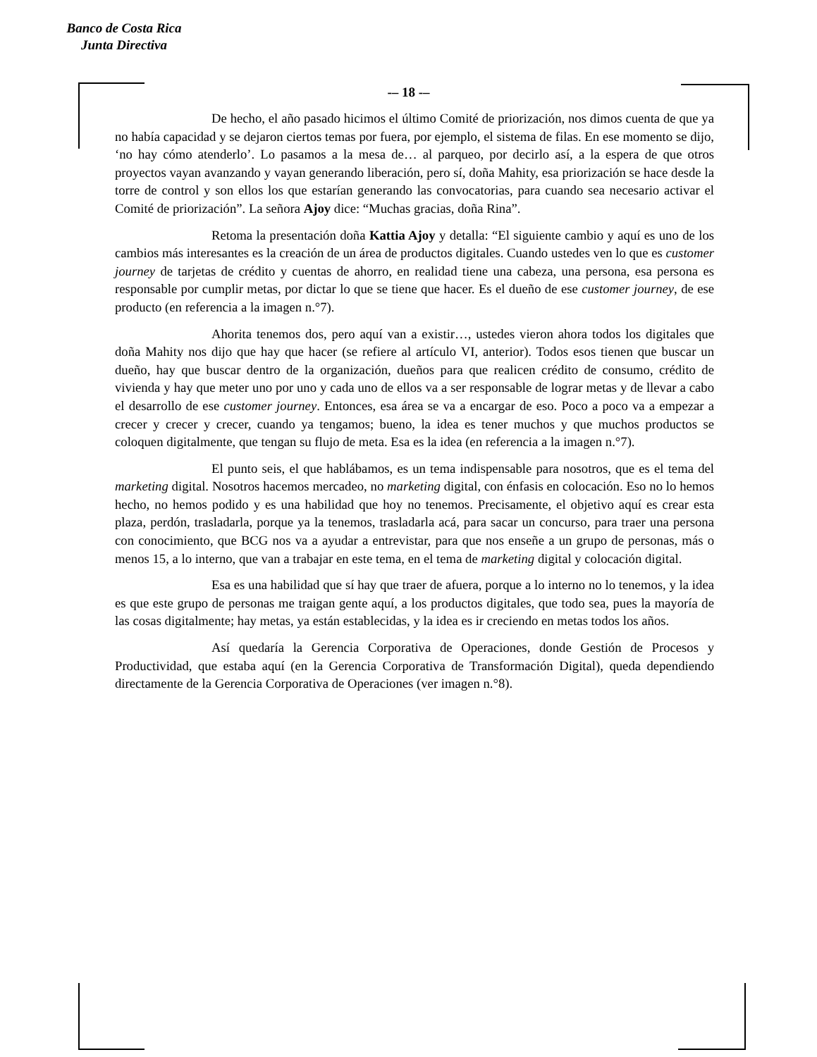Banco de Costa Rica
Junta Directiva
-– 18 -–
De hecho, el año pasado hicimos el último Comité de priorización, nos dimos cuenta de que ya no había capacidad y se dejaron ciertos temas por fuera, por ejemplo, el sistema de filas. En ese momento se dijo, ‘no hay cómo atenderlo’. Lo pasamos a la mesa de… al parqueo, por decirlo así, a la espera de que otros proyectos vayan avanzando y vayan generando liberación, pero sí, doña Mahity, esa priorización se hace desde la torre de control y son ellos los que estarían generando las convocatorias, para cuando sea necesario activar el Comité de priorización”. La señora Ajoy dice: “Muchas gracias, doña Rina”.
Retoma la presentación doña Kattia Ajoy y detalla: “El siguiente cambio y aquí es uno de los cambios más interesantes es la creación de un área de productos digitales. Cuando ustedes ven lo que es customer journey de tarjetas de crédito y cuentas de ahorro, en realidad tiene una cabeza, una persona, esa persona es responsable por cumplir metas, por dictar lo que se tiene que hacer. Es el dueño de ese customer journey, de ese producto (en referencia a la imagen n.°7).
Ahorita tenemos dos, pero aquí van a existir…, ustedes vieron ahora todos los digitales que doña Mahity nos dijo que hay que hacer (se refiere al artículo VI, anterior). Todos esos tienen que buscar un dueño, hay que buscar dentro de la organización, dueños para que realicen crédito de consumo, crédito de vivienda y hay que meter uno por uno y cada uno de ellos va a ser responsable de lograr metas y de llevar a cabo el desarrollo de ese customer journey. Entonces, esa área se va a encargar de eso. Poco a poco va a empezar a crecer y crecer y crecer, cuando ya tengamos; bueno, la idea es tener muchos y que muchos productos se coloquen digitalmente, que tengan su flujo de meta. Esa es la idea (en referencia a la imagen n.°7).
El punto seis, el que hablábamos, es un tema indispensable para nosotros, que es el tema del marketing digital. Nosotros hacemos mercadeo, no marketing digital, con énfasis en colocación. Eso no lo hemos hecho, no hemos podido y es una habilidad que hoy no tenemos. Precisamente, el objetivo aquí es crear esta plaza, perdón, trasladarla, porque ya la tenemos, trasladarla acá, para sacar un concurso, para traer una persona con conocimiento, que BCG nos va a ayudar a entrevistar, para que nos enseñe a un grupo de personas, más o menos 15, a lo interno, que van a trabajar en este tema, en el tema de marketing digital y colocación digital.
Esa es una habilidad que sí hay que traer de afuera, porque a lo interno no lo tenemos, y la idea es que este grupo de personas me traigan gente aquí, a los productos digitales, que todo sea, pues la mayoría de las cosas digitalmente; hay metas, ya están establecidas, y la idea es ir creciendo en metas todos los años.
Así quedaría la Gerencia Corporativa de Operaciones, donde Gestión de Procesos y Productividad, que estaba aquí (en la Gerencia Corporativa de Transformación Digital), queda dependiendo directamente de la Gerencia Corporativa de Operaciones (ver imagen n.°8).